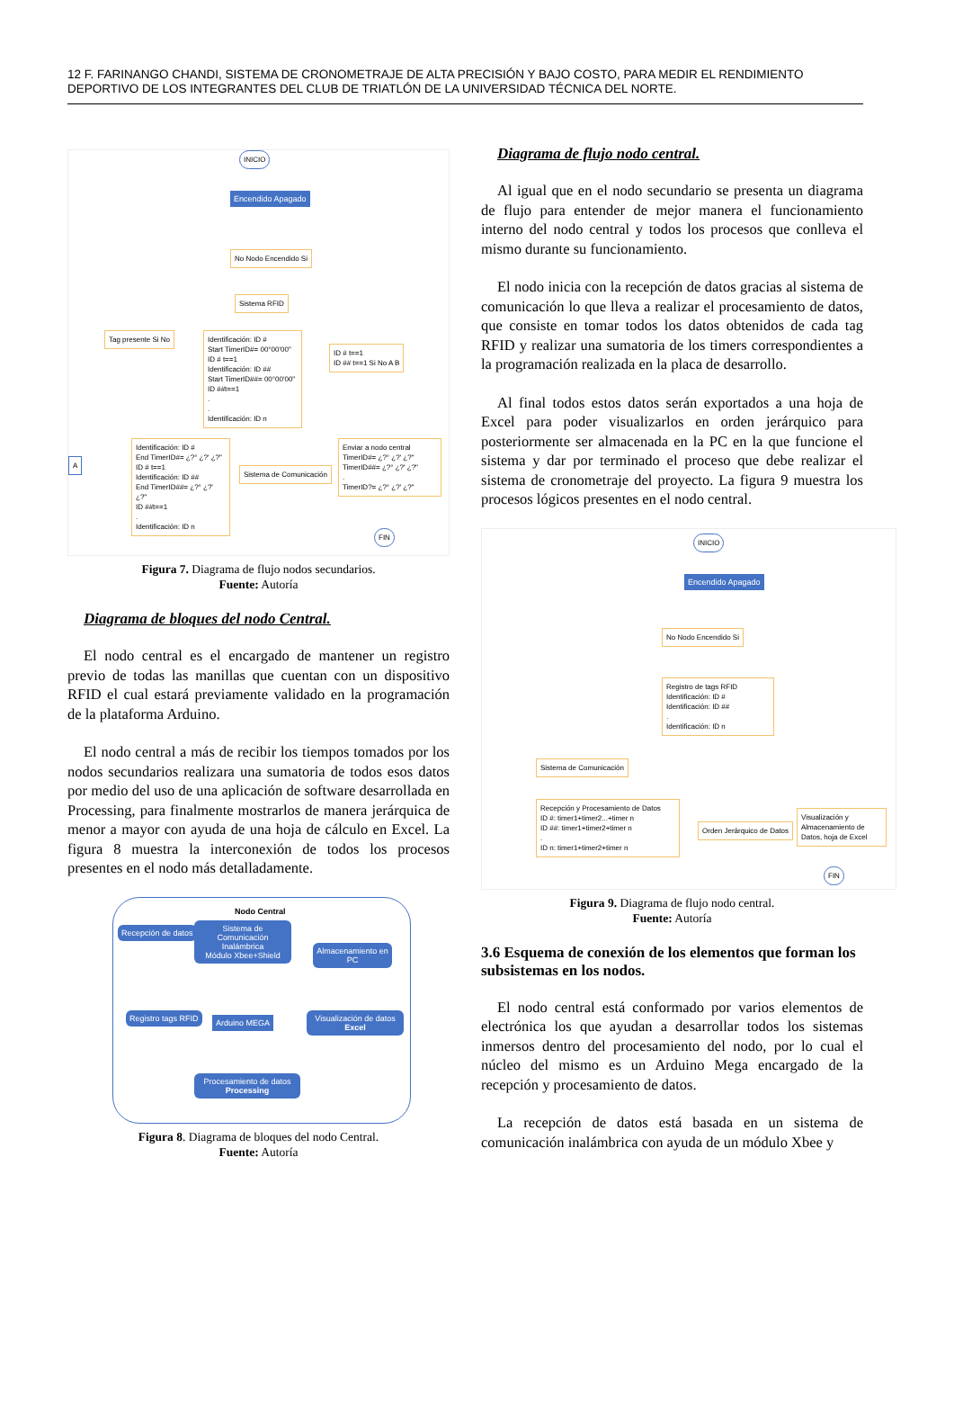12 F. FARINANGO CHANDI, SISTEMA DE CRONOMETRAJE DE ALTA PRECISIÓN Y BAJO COSTO, PARA MEDIR EL RENDIMIENTO DEPORTIVO DE LOS INTEGRANTES DEL CLUB DE TRIATLÓN DE LA UNIVERSIDAD TÉCNICA DEL NORTE.
INICIO
Encendido Apagado
No Nodo Encendido Si
Sistema RFID
Tag presente Si No
Identificación: ID #
Start TimerID#= 00°00'00"
ID # t==1
Identificación: ID ##
Start TimerID##= 00°00'00"
ID ##t==1
.
.
Identificación: ID n
ID # t==1
ID ## t==1 Si No A B
A
Identificación: ID #
End TimerID#= ¿?° ¿?' ¿?"
ID # t==1
Identificación: ID ##
End TimerID##= ¿?° ¿?' ¿?"
ID ##t==1
.
Identificación: ID n
Sistema de Comunicación
Enviar a nodo central
TimerID#= ¿?° ¿?' ¿?"
TimerID##= ¿?° ¿?' ¿?"
.
TimerID?= ¿?° ¿?' ¿?"
FIN
Figura 7. Diagrama de flujo nodos secundarios.
Fuente: Autoría
Diagrama de bloques del nodo Central.
El nodo central es el encargado de mantener un registro previo de todas las manillas que cuentan con un dispositivo RFID el cual estará previamente validado en la programación de la plataforma Arduino.
El nodo central a más de recibir los tiempos tomados por los nodos secundarios realizara una sumatoria de todos esos datos por medio del uso de una aplicación de software desarrollada en Processing, para finalmente mostrarlos de manera jerárquica de menor a mayor con ayuda de una hoja de cálculo en Excel. La figura 8 muestra la interconexión de todos los procesos presentes en el nodo más detalladamente.
Nodo Central
Recepción de datos
Sistema de Comunicación Inalámbrica
Módulo Xbee+Shield
Almacenamiento en PC
Registro tags RFID Arduino MEGA
Visualización de datos Excel
Procesamiento de datos Processing
Figura 8. Diagrama de bloques del nodo Central.
Fuente: Autoría
Diagrama de flujo nodo central.
Al igual que en el nodo secundario se presenta un diagrama de flujo para entender de mejor manera el funcionamiento interno del nodo central y todos los procesos que conlleva el mismo durante su funcionamiento.
El nodo inicia con la recepción de datos gracias al sistema de comunicación lo que lleva a realizar el procesamiento de datos, que consiste en tomar todos los datos obtenidos de cada tag RFID y realizar una sumatoria de los timers correspondientes a la programación realizada en la placa de desarrollo.
Al final todos estos datos serán exportados a una hoja de Excel para poder visualizarlos en orden jerárquico para posteriormente ser almacenada en la PC en la que funcione el sistema y dar por terminado el proceso que debe realizar el sistema de cronometraje del proyecto. La figura 9 muestra los procesos lógicos presentes en el nodo central.
INICIO
Encendido Apagado
No Nodo Encendido Si
Registro de tags RFID
Identificación: ID #
Identificación: ID ##
.
Identificación: ID n
Sistema de Comunicación
Recepción y Procesamiento de Datos
ID #: timer1+timer2...+timer n
ID ##: timer1+timer2+timer n
.
ID n: timer1+timer2+timer n
Orden Jerárquico de Datos
Visualización y Almacenamiento de Datos, hoja de Excel
FIN
Figura 9. Diagrama de flujo nodo central.
Fuente: Autoría
3.6 Esquema de conexión de los elementos que forman los subsistemas en los nodos.
El nodo central está conformado por varios elementos de electrónica los que ayudan a desarrollar todos los sistemas inmersos dentro del procesamiento del nodo, por lo cual el núcleo del mismo es un Arduino Mega encargado de la recepción y procesamiento de datos.
La recepción de datos está basada en un sistema de comunicación inalámbrica con ayuda de un módulo Xbee y